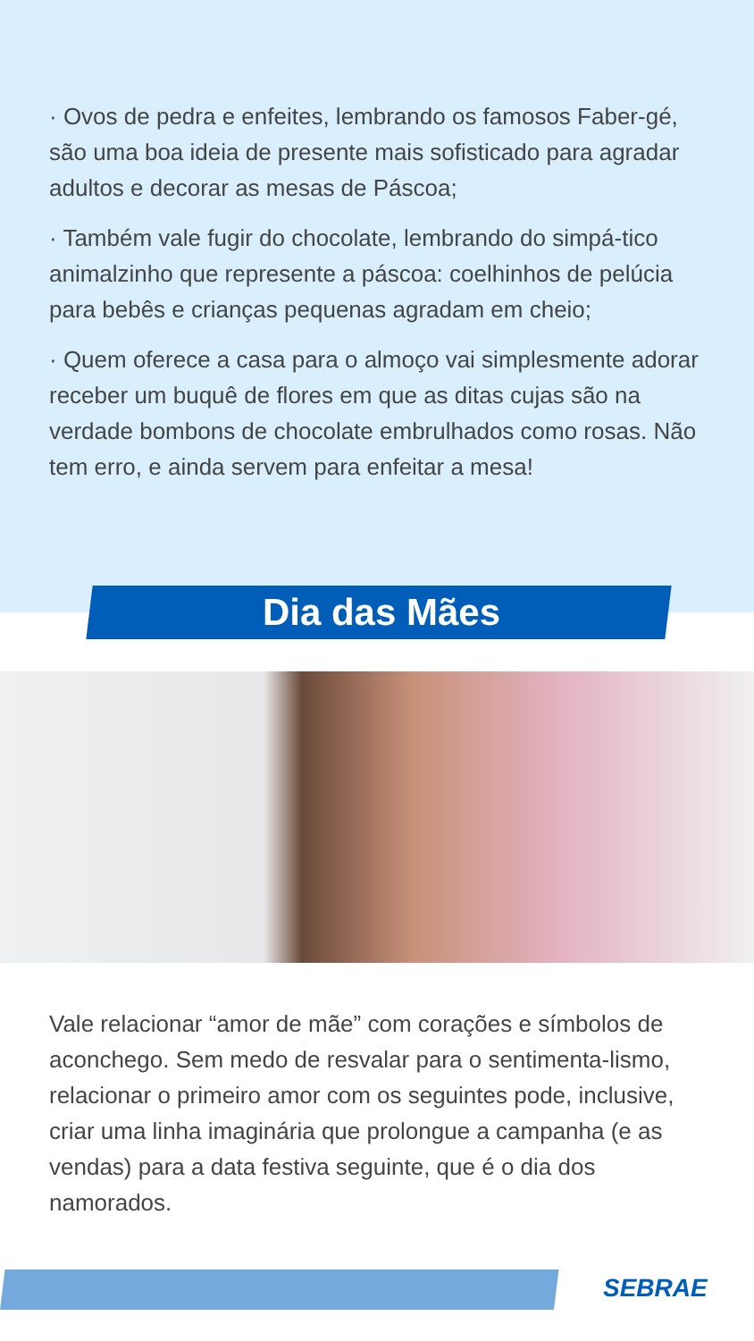· Ovos de pedra e enfeites, lembrando os famosos Faber-gé, são uma boa ideia de presente mais sofisticado para agradar adultos e decorar as mesas de Páscoa;
· Também vale fugir do chocolate, lembrando do simpá-tico animalzinho que represente a páscoa: coelhinhos de pelúcia para bebês e crianças pequenas agradam em cheio;
· Quem oferece a casa para o almoço vai simplesmente adorar receber um buquê de flores em que as ditas cujas são na verdade bombons de chocolate embrulhados como rosas. Não tem erro, e ainda servem para enfeitar a mesa!
Dia das Mães
Vale relacionar “amor de mãe” com corações e símbolos de aconchego. Sem medo de resvalar para o sentimenta-lismo, relacionar o primeiro amor com os seguintes pode, inclusive, criar uma linha imaginária que prolongue a campanha (e as vendas) para a data festiva seguinte, que é o dia dos namorados.
SEBRAE